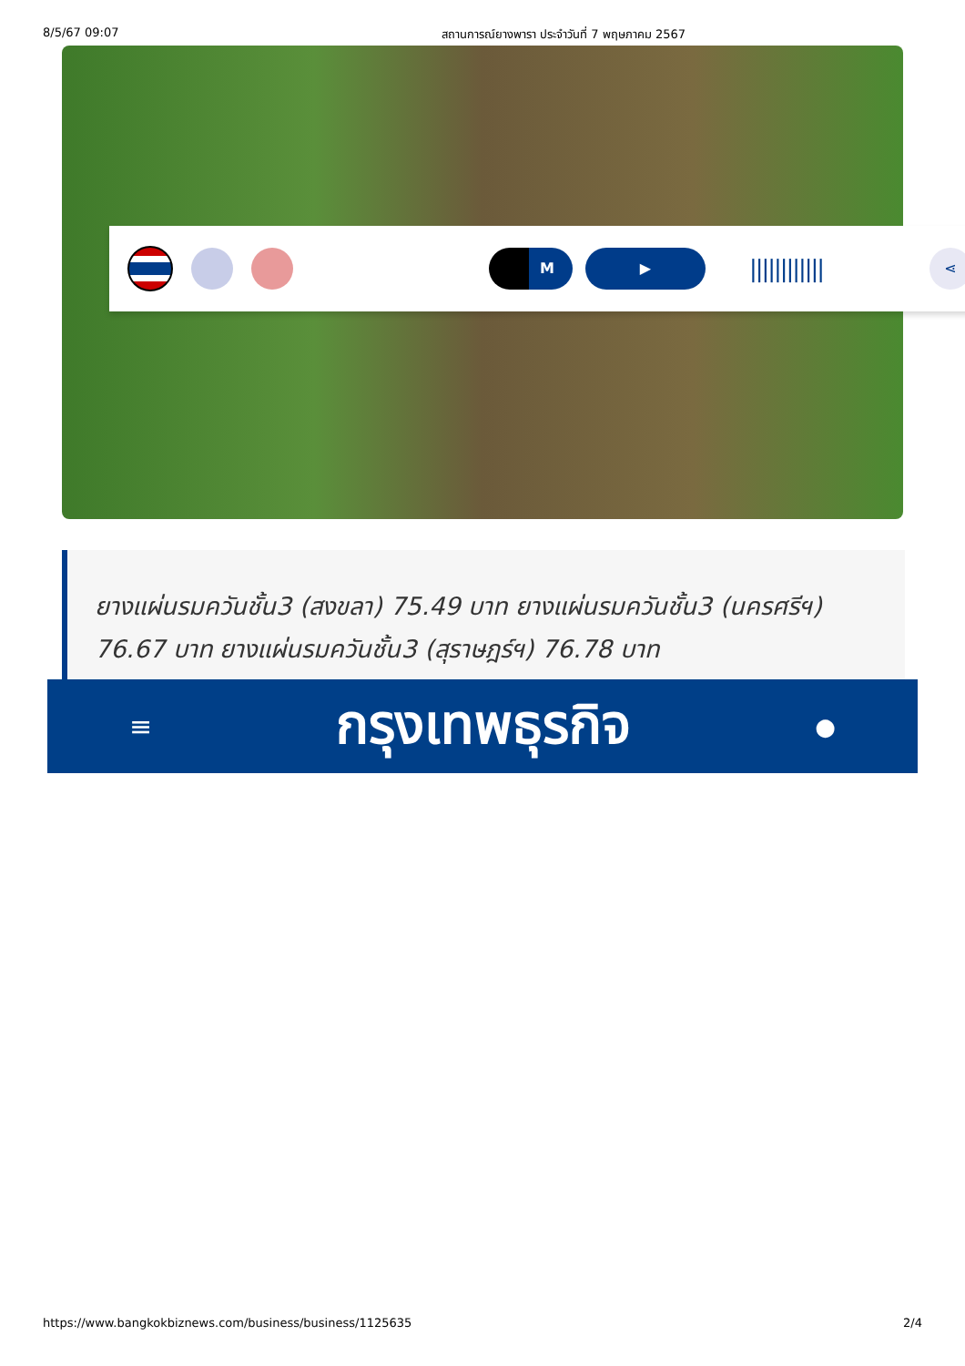8/5/67 09:07 สถานการณ์ยางพารา ประจำวันที่ 7 พฤษภาคม 2567
M ▶
||||||||||||
⋖
ยางแผ่นรมควันชั้น3 (สงขลา) 75.49 บาท ยางแผ่นรมควันชั้น3 (นครศรีฯ) 76.67 บาท ยางแผ่นรมควันชั้น3 (สุราษฎร์ฯ) 76.78 บาท
≡ กรุงเทพธุรกิจ ●
https://www.bangkokbiznews.com/business/business/1125635 2/4